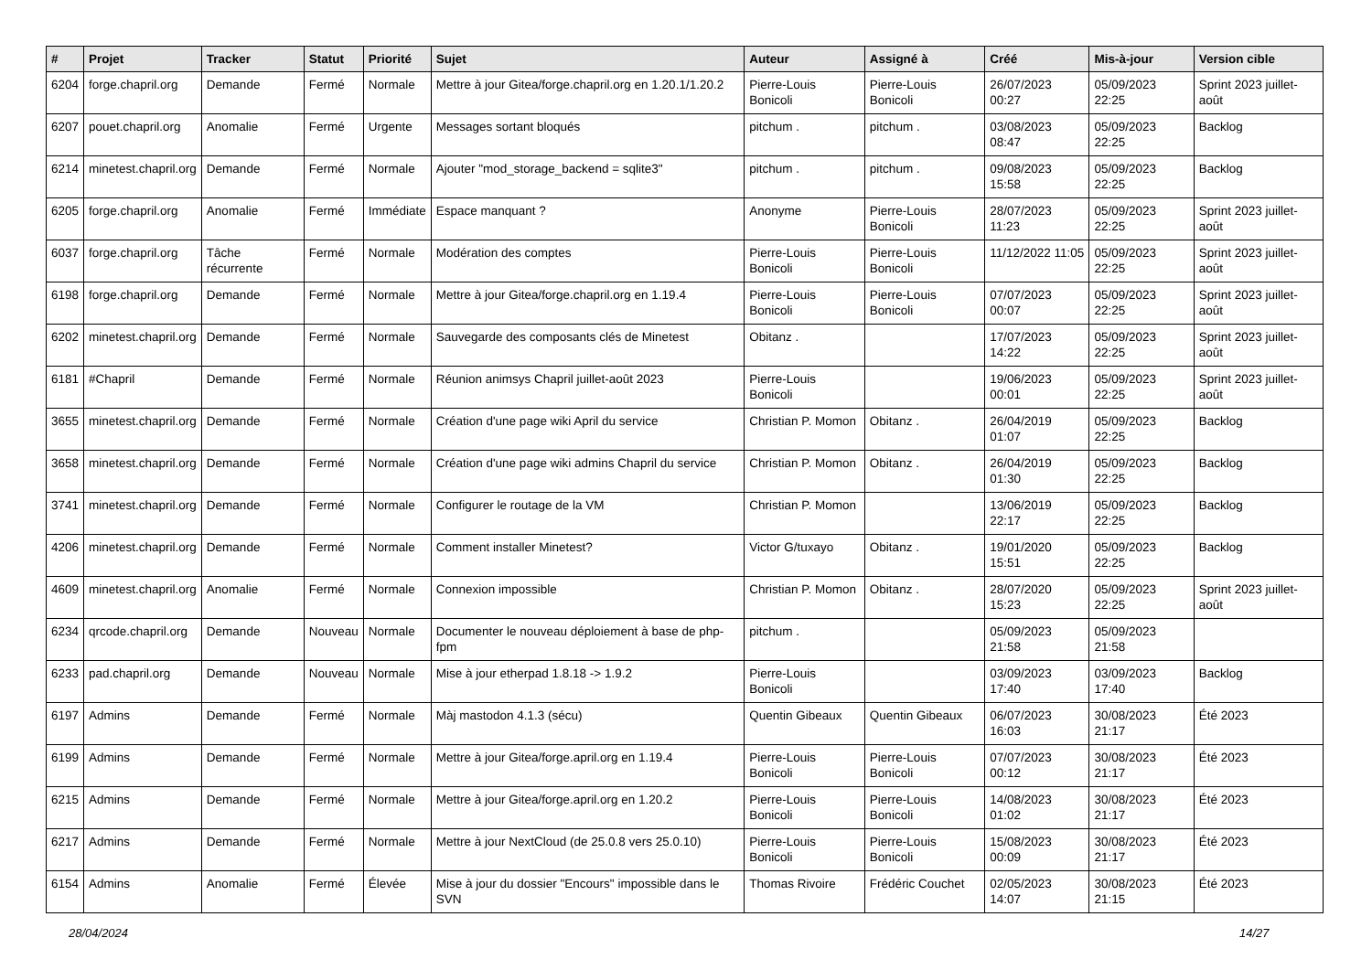| # | Projet | Tracker | Statut | Priorité | Sujet | Auteur | Assigné à | Créé | Mis-à-jour | Version cible |
| --- | --- | --- | --- | --- | --- | --- | --- | --- | --- | --- |
| 6204 | forge.chapril.org | Demande | Fermé | Normale | Mettre à jour Gitea/forge.chapril.org en 1.20.1/1.20.2 | Pierre-Louis Bonicoli | Pierre-Louis Bonicoli | 26/07/2023 00:27 | 05/09/2023 22:25 | Sprint 2023 juillet-août |
| 6207 | pouet.chapril.org | Anomalie | Fermé | Urgente | Messages sortant bloqués | pitchum . | pitchum . | 03/08/2023 08:47 | 05/09/2023 22:25 | Backlog |
| 6214 | minetest.chapril.org | Demande | Fermé | Normale | Ajouter "mod_storage_backend = sqlite3" | pitchum . | pitchum . | 09/08/2023 15:58 | 05/09/2023 22:25 | Backlog |
| 6205 | forge.chapril.org | Anomalie | Fermé | Immédiate | Espace manquant ? | Anonyme | Pierre-Louis Bonicoli | 28/07/2023 11:23 | 05/09/2023 22:25 | Sprint 2023 juillet-août |
| 6037 | forge.chapril.org | Tâche récurrente | Fermé | Normale | Modération des comptes | Pierre-Louis Bonicoli | Pierre-Louis Bonicoli | 11/12/2022 11:05 | 05/09/2023 22:25 | Sprint 2023 juillet-août |
| 6198 | forge.chapril.org | Demande | Fermé | Normale | Mettre à jour Gitea/forge.chapril.org en 1.19.4 | Pierre-Louis Bonicoli | Pierre-Louis Bonicoli | 07/07/2023 00:07 | 05/09/2023 22:25 | Sprint 2023 juillet-août |
| 6202 | minetest.chapril.org | Demande | Fermé | Normale | Sauvegarde des composants clés de Minetest | Obitanz . | | 17/07/2023 14:22 | 05/09/2023 22:25 | Sprint 2023 juillet-août |
| 6181 | #Chapril | Demande | Fermé | Normale | Réunion animsys Chapril juillet-août 2023 | Pierre-Louis Bonicoli | | 19/06/2023 00:01 | 05/09/2023 22:25 | Sprint 2023 juillet-août |
| 3655 | minetest.chapril.org | Demande | Fermé | Normale | Création d'une page wiki April du service | Christian P. Momon | Obitanz . | 26/04/2019 01:07 | 05/09/2023 22:25 | Backlog |
| 3658 | minetest.chapril.org | Demande | Fermé | Normale | Création d'une page wiki admins Chapril du service | Christian P. Momon | Obitanz . | 26/04/2019 01:30 | 05/09/2023 22:25 | Backlog |
| 3741 | minetest.chapril.org | Demande | Fermé | Normale | Configurer le routage de la VM | Christian P. Momon | | 13/06/2019 22:17 | 05/09/2023 22:25 | Backlog |
| 4206 | minetest.chapril.org | Demande | Fermé | Normale | Comment installer Minetest? | Victor G/tuxayo | Obitanz . | 19/01/2020 15:51 | 05/09/2023 22:25 | Backlog |
| 4609 | minetest.chapril.org | Anomalie | Fermé | Normale | Connexion impossible | Christian P. Momon | Obitanz . | 28/07/2020 15:23 | 05/09/2023 22:25 | Sprint 2023 juillet-août |
| 6234 | qrcode.chapril.org | Demande | Nouveau | Normale | Documenter le nouveau déploiement à base de php-fpm | pitchum . | | 05/09/2023 21:58 | 05/09/2023 21:58 | |
| 6233 | pad.chapril.org | Demande | Nouveau | Normale | Mise à jour etherpad 1.8.18 -> 1.9.2 | Pierre-Louis Bonicoli | | 03/09/2023 17:40 | 03/09/2023 17:40 | Backlog |
| 6197 | Admins | Demande | Fermé | Normale | Màj mastodon 4.1.3 (sécu) | Quentin Gibeaux | Quentin Gibeaux | 06/07/2023 16:03 | 30/08/2023 21:17 | Été 2023 |
| 6199 | Admins | Demande | Fermé | Normale | Mettre à jour Gitea/forge.april.org en 1.19.4 | Pierre-Louis Bonicoli | Pierre-Louis Bonicoli | 07/07/2023 00:12 | 30/08/2023 21:17 | Été 2023 |
| 6215 | Admins | Demande | Fermé | Normale | Mettre à jour Gitea/forge.april.org en 1.20.2 | Pierre-Louis Bonicoli | Pierre-Louis Bonicoli | 14/08/2023 01:02 | 30/08/2023 21:17 | Été 2023 |
| 6217 | Admins | Demande | Fermé | Normale | Mettre à jour NextCloud (de 25.0.8 vers 25.0.10) | Pierre-Louis Bonicoli | Pierre-Louis Bonicoli | 15/08/2023 00:09 | 30/08/2023 21:17 | Été 2023 |
| 6154 | Admins | Anomalie | Fermé | Élevée | Mise à jour du dossier "Encours" impossible dans le SVN | Thomas Rivoire | Frédéric Couchet | 02/05/2023 14:07 | 30/08/2023 21:15 | Été 2023 |
28/04/2024 14/27